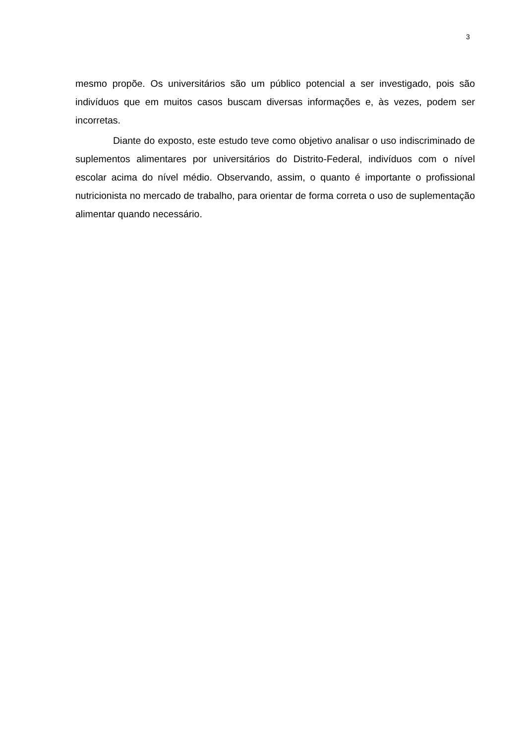3
mesmo propõe. Os universitários são um público potencial a ser investigado, pois são indivíduos que em muitos casos buscam diversas informações e, às vezes, podem ser incorretas.
Diante do exposto, este estudo teve como objetivo analisar o uso indiscriminado de suplementos alimentares por universitários do Distrito-Federal, indivíduos com o nível escolar acima do nível médio. Observando, assim, o quanto é importante o profissional nutricionista no mercado de trabalho, para orientar de forma correta o uso de suplementação alimentar quando necessário.